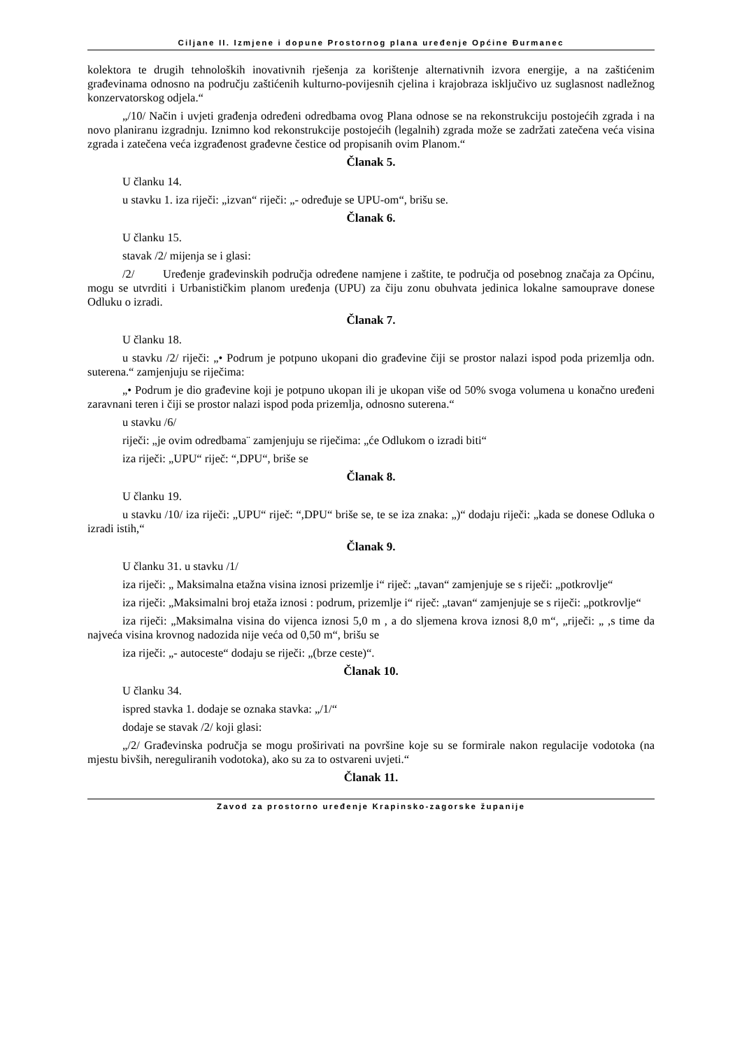Ciljane II. Izmjene i dopune Prostornog plana uređenje Općine Đurmanec
kolektora te drugih tehnoloških inovativnih rješenja za korištenje alternativnih izvora energije, a na zaštićenim građevinama odnosno na području zaštićenih kulturno-povijesnih cjelina i krajobraza isključivo uz suglasnost nadležnog konzervatorskog odjela.“
„/10/ Način i uvjeti građenja određeni odredbama ovog Plana odnose se na rekonstrukciju postojećih zgrada i na novo planiranu izgradnju. Iznimno kod rekonstrukcije postojećih (legalnih) zgrada može se zadržati zatečena veća visina zgrada i zatečena veća izgrađenost građevne čestice od propisanih ovim Planom.“
Članak 5.
U članku 14.
u stavku 1. iza riječi: „izvan“ riječi: „- određuje se UPU-om“, brišu se.
Članak 6.
U članku 15.
stavak /2/ mijenja se i glasi:
/2/ Uređenje građevinskih područja određene namjene i zaštite, te područja od posebnog značaja za Općinu, mogu se utvrditi i Urbanističkim planom uređenja (UPU) za čiju zonu obuhvata jedinica lokalne samouprave donese Odluku o izradi.
Članak 7.
U članku 18.
u stavku /2/ riječi: „• Podrum je potpuno ukopani dio građevine čiji se prostor nalazi ispod poda prizemlja odn. suterena.“ zamjenjuju se riječima:
„• Podrum je dio građevine koji je potpuno ukopan ili je ukopan više od 50% svoga volumena u konačno uređeni zaravnani teren i čiji se prostor nalazi ispod poda prizemlja, odnosno suterena.“
u stavku /6/
riječi: „je ovim odredbama¨ zamjenjuju se riječima: „će Odlukom o izradi biti“
iza riječi: „UPU“ riječ: “,DPU“, briše se
Članak 8.
U članku 19.
u stavku /10/ iza riječi: „UPU“ riječ: “,DPU“ briše se, te se iza znaka: „)“ dodaju riječi: „kada se donese Odluka o izradi istih,“
Članak 9.
U članku 31. u stavku /1/
iza riječi: „ Maksimalna etažna visina iznosi prizemlje i“ riječ: „tavan“ zamjenjuje se s riječi: „potkrovlje“
iza riječi: „Maksimalni broj etaža iznosi : podrum, prizemlje i“ riječ: „tavan“ zamjenjuje se s riječi: „potkrovlje“
iza riječi: „Maksimalna visina do vijenca iznosi 5,0 m , a do sljemena krova iznosi 8,0 m“, „riječi: „ ,s time da najveća visina krovnog nadozida nije veća od 0,50 m“, brišu se
iza riječi: „- autoceste“ dodaju se riječi: „(brze ceste)“.
Članak 10.
U članku 34.
ispred stavka 1. dodaje se oznaka stavka: „/1/“
dodaje se stavak /2/ koji glasi:
„/2/ Građevinska područja se mogu proširivati na površine koje su se formirale nakon regulacije vodotoka (na mjestu bivših, nereguliranih vodotoka), ako su za to ostvareni uvjeti.“
Članak 11.
Zavod za prostorno uređenje Krapinsko-zagorske županije